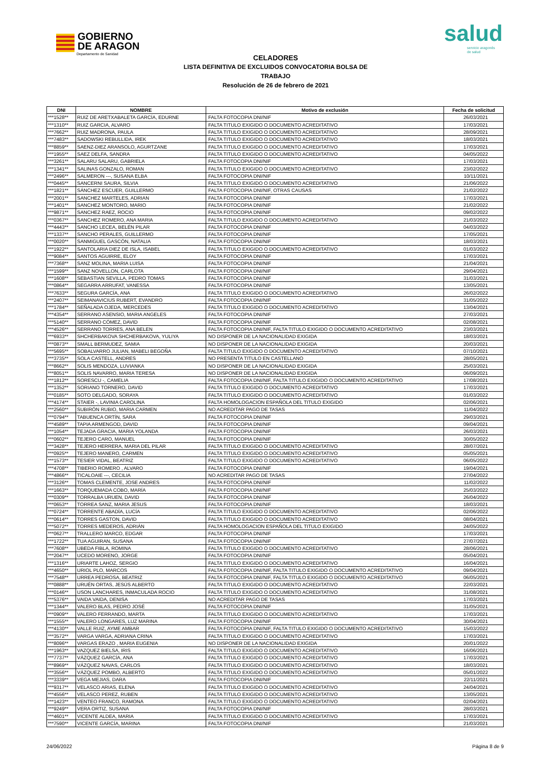GOBIERNO
DE ARAGON
Departamento de Sanidad
salud
servicio aragonés
de salud
CELADORES
LISTA DEFINITIVA DE EXCLUIDOS CONVOCATORIA BOLSA DE TRABAJO
Resolución de 26 de febrero de 2021
| DNI | NOMBRE | Motivo de exclusión | Fecha de solicitud |
| --- | --- | --- | --- |
| ***1528** | RUIZ DE ARETXABALETA GARCÍA, EDURNE | FALTA FOTOCOPIA DNI/NIF | 26/03/2021 |
| ***1310** | RUIZ GARCIA, ALVARO | FALTA TITULO EXIGIDO O DOCUMENTO ACREDITATIVO | 17/03/2021 |
| ***7662** | RUIZ MADRONA, PAULA | FALTA TITULO EXIGIDO O DOCUMENTO ACREDITATIVO | 28/09/2021 |
| ***7483** | SADOWSKI REBULLIDA, IREK | FALTA TITULO EXIGIDO O DOCUMENTO ACREDITATIVO | 18/03/2021 |
| ***8859** | SAENZ-DIEZ ARANSOLO, AGURTZANE | FALTA TITULO EXIGIDO O DOCUMENTO ACREDITATIVO | 17/03/2021 |
| ***1955** | SAEZ DELFA, SANDRA | FALTA TITULO EXIGIDO O DOCUMENTO ACREDITATIVO | 04/05/2022 |
| ***3261** | SALARU SALARU, GABRIELA | FALTA FOTOCOPIA DNI/NIF | 17/03/2021 |
| ***1341** | SALINAS GONZALO, ROMAN | FALTA TITULO EXIGIDO O DOCUMENTO ACREDITATIVO | 23/02/2022 |
| ***2496** | SALMERON ---, SUSANA ELBA | FALTA FOTOCOPIA DNI/NIF | 10/11/2021 |
| ***0445** | SANCERNI SAURA, SILVIA | FALTA TITULO EXIGIDO O DOCUMENTO ACREDITATIVO | 21/06/2022 |
| ***1821** | SÁNCHEZ ESCUER, GUILLERMO | FALTA FOTOCOPIA DNI/NIF, OTRAS CAUSAS | 21/02/2022 |
| ***2001** | SANCHEZ MARTELES, ADRIAN | FALTA FOTOCOPIA DNI/NIF | 17/03/2021 |
| ***1401** | SANCHEZ MONTORO, MARIO | FALTA FOTOCOPIA DNI/NIF | 21/02/2022 |
| ***9871** | SANCHEZ RAEZ, ROCIO | FALTA FOTOCOPIA DNI/NIF | 09/02/2022 |
| ***0367** | SANCHEZ ROMERO, ANA MARIA | FALTA TITULO EXIGIDO O DOCUMENTO ACREDITATIVO | 21/03/2022 |
| ***4443** | SANCHO LECEA, BELÉN PILAR | FALTA FOTOCOPIA DNI/NIF | 04/03/2022 |
| ***1337** | SANCHO PERALES, GUILLERMO | FALTA FOTOCOPIA DNI/NIF | 17/05/2021 |
| ***0020** | SANMIGUEL GASCÓN, NATALIA | FALTA FOTOCOPIA DNI/NIF | 18/03/2021 |
| ***1922** | SANTOLARIA DIEZ DE ISLA, ISABEL | FALTA TITULO EXIGIDO O DOCUMENTO ACREDITATIVO | 01/03/2022 |
| ***9084** | SANTOS AGUIRRE, ELOY | FALTA FOTOCOPIA DNI/NIF | 17/03/2021 |
| ***7368** | SANZ MOLINA, MARIA LUISA | FALTA FOTOCOPIA DNI/NIF | 21/04/2021 |
| ***1599** | SANZ NOVELLON, CARLOTA | FALTA FOTOCOPIA DNI/NIF | 29/04/2021 |
| ***1608** | SEBASTIAN SEVILLA, PEDRO TOMAS | FALTA FOTOCOPIA DNI/NIF | 31/03/2021 |
| ***0864** | SEGARRA ARRUFAT, VANESSA | FALTA FOTOCOPIA DNI/NIF | 13/05/2021 |
| ***7633** | SEGURA GARCÍA, ANA | FALTA TITULO EXIGIDO O DOCUMENTO ACREDITATIVO | 26/02/2022 |
| ***2407** | SEIMANAVICIUS RUBERT, EVANDRO | FALTA FOTOCOPIA DNI/NIF | 31/05/2022 |
| ***1784** | SEÑALADA OJEDA, MERCEDES | FALTA TITULO EXIGIDO O DOCUMENTO ACREDITATIVO | 13/04/2021 |
| ***4354** | SERRANO ASENSIO, MARIA ANGELES | FALTA FOTOCOPIA DNI/NIF | 27/03/2021 |
| ***5140** | SERRANO CÓMEZ, DAVID | FALTA FOTOCOPIA DNI/NIF | 02/08/2021 |
| ***4526** | SERRANO TORRES, ANA BELEN | FALTA FOTOCOPIA DNI/NIF, FALTA TITULO EXIGIDO O DOCUMENTO ACREDITATIVO | 23/03/2021 |
| ***6933** | SHCHERBAKOVA SHCHERBAKOVA, YULIYA | NO DISPONER DE LA NACIONALIDAD EXIGIDA | 18/03/2021 |
| ***0873** | SMALL BERMUDEZ, SAMIA | NO DISPONER DE LA NACIONALIDAD EXIGIDA | 20/03/2021 |
| ***5695** | SOBALVARRO JULIAN, MABELI BEGOÑA | FALTA TITULO EXIGIDO O DOCUMENTO ACREDITATIVO | 07/10/2021 |
| ***3735** | SOLA CASTELL, ANDRES | NO PRESENTA TITULO EN CASTELLANO | 28/05/2021 |
| ***8662** | SOLIS MENDOZA, LUVIANKA | NO DISPONER DE LA NACIONALIDAD EXIGIDA | 25/03/2021 |
| ***8051** | SOLIS NAVARRO, MARIA TERESA | NO DISPONER DE LA NACIONALIDAD EXIGIDA | 06/09/2021 |
| ***1812** | SORESCU -, CAMELIA | FALTA FOTOCOPIA DNI/NIF, FALTA TITULO EXIGIDO O DOCUMENTO ACREDITATIVO | 17/08/2021 |
| ***1352** | SORIANO TORNERO, DAVID | FALTA TITULO EXIGIDO O DOCUMENTO ACREDITATIVO | 17/03/2021 |
| ***0185** | SOTO DELGADO, SORAYA | FALTA TITULO EXIGIDO O DOCUMENTO ACREDITATIVO | 01/03/2022 |
| ***4174** | STAIER -, LAVINIA CAROLINA | FALTA HOMOLOGACION ESPAÑOLA DEL TITULO EXIGIDO | 02/06/2021 |
| ***2560** | SUBIRÓN RUBIO, MARIA CARMEN | NO ACREDITAR PAGO DE TASAS | 11/04/2022 |
| ***0794** | TABUENCA ORTÍN, SARA | FALTA FOTOCOPIA DNI/NIF | 29/03/2021 |
| ***4589** | TAPIA ARMENGOD, DAVID | FALTA FOTOCOPIA DNI/NIF | 09/04/2021 |
| ***1054** | TEJADA GRACIA, MARIA YOLANDA | FALTA FOTOCOPIA DNI/NIF | 26/03/2021 |
| ***0602** | TEJERO CARO, MANUEL | FALTA FOTOCOPIA DNI/NIF | 30/05/2022 |
| ***3428** | TEJERO HERRERA, MARIA DEL PILAR | FALTA TITULO EXIGIDO O DOCUMENTO ACREDITATIVO | 28/07/2021 |
| ***0925** | TEJERO MANERO, CARMEN | FALTA TITULO EXIGIDO O DOCUMENTO ACREDITATIVO | 05/05/2021 |
| ***1573** | TESIER VIDAL, BEATRIZ | FALTA TITULO EXIGIDO O DOCUMENTO ACREDITATIVO | 06/05/2022 |
| ***4708** | TIBERIO ROMERO , ALVARO | FALTA FOTOCOPIA DNI/NIF | 19/04/2021 |
| ***4866** | TICALOAIE ---, CECILIA | NO ACREDITAR PAGO DE TASAS | 27/04/2022 |
| ***3126** | TOMAS CLEMENTE, JOSE ANDRES | FALTA FOTOCOPIA DNI/NIF | 11/02/2022 |
| ***1663** | TORQUEMADA COBO, MARÍA | FALTA FOTOCOPIA DNI/NIF | 25/03/2022 |
| ***0309** | TORRALBA URUEN, DAVID | FALTA FOTOCOPIA DNI/NIF | 26/04/2022 |
| ***0653** | TORREA SANZ, MARIA JESUS | FALTA FOTOCOPIA DNI/NIF | 18/03/2021 |
| ***0724** | TORRENTE ABADÍA, LUCÍA | FALTA TITULO EXIGIDO O DOCUMENTO ACREDITATIVO | 02/06/2022 |
| ***0614** | TORRES GASTON, DAVID | FALTA TITULO EXIGIDO O DOCUMENTO ACREDITATIVO | 08/04/2021 |
| ***5072** | TORRES MEDEROS, ADRIÁN | FALTA HOMOLOGACION ESPAÑOLA DEL TITULO EXIGIDO | 24/05/2022 |
| ***0627** | TRALLERO MARCO, EDGAR | FALTA FOTOCOPIA DNI/NIF | 17/03/2021 |
| ***1722** | TUA AGUIRAN, SUSANA | FALTA FOTOCOPIA DNI/NIF | 27/07/2021 |
| ***7608** | UBEDA FIBLA, ROMINA | FALTA TITULO EXIGIDO O DOCUMENTO ACREDITATIVO | 28/06/2021 |
| ***2047** | UCEDO MORENO, JORGE | FALTA FOTOCOPIA DNI/NIF | 05/04/2021 |
| ***1316** | URIARTE LAHOZ, SERGIO | FALTA TITULO EXIGIDO O DOCUMENTO ACREDITATIVO | 16/04/2021 |
| ***4650** | URIOL PLO, MARCOS | FALTA FOTOCOPIA DNI/NIF, FALTA TITULO EXIGIDO O DOCUMENTO ACREDITATIVO | 09/04/2021 |
| ***7548** | URREA PEDROSA, BEATRIZ | FALTA FOTOCOPIA DNI/NIF, FALTA TITULO EXIGIDO O DOCUMENTO ACREDITATIVO | 06/05/2021 |
| ***0888** | URUÉN ORTAS, JESÚS ALBERTO | FALTA TITULO EXIGIDO O DOCUMENTO ACREDITATIVO | 22/03/2021 |
| ***0146** | USON LANCHARES, INMACULADA ROCIO | FALTA TITULO EXIGIDO O DOCUMENTO ACREDITATIVO | 31/08/2021 |
| ***5376** | VAIDA VAIDA, DENISA | NO ACREDITAR PAGO DE TASAS | 17/03/2021 |
| ***1344** | VALERO BLAS, PEDRO JOSÉ | FALTA FOTOCOPIA DNI/NIF | 31/05/2021 |
| ***0909** | VALERO FERRANDO, MARTA | FALTA TITULO EXIGIDO O DOCUMENTO ACREDITATIVO | 17/03/2021 |
| ***1555** | VALERO LONGARES, LUZ MARINA | FALTA FOTOCOPIA DNI/NIF | 30/04/2021 |
| ***4130** | VALLE RUIZ, AYME AMBAR | FALTA FOTOCOPIA DNI/NIF, FALTA TITULO EXIGIDO O DOCUMENTO ACREDITATIVO | 15/03/2022 |
| ***3572** | VARGA VARGA, ADRIANA CRINA | FALTA TITULO EXIGIDO O DOCUMENTO ACREDITATIVO | 17/03/2021 |
| ***8096** | VARGAS ERAZO , MARIA EUGENIA | NO DISPONER DE LA NACIONALIDAD EXIGIDA | 20/01/2022 |
| ***1963** | VAZQUEZ BIELSA, IRIS | FALTA TITULO EXIGIDO O DOCUMENTO ACREDITATIVO | 16/06/2021 |
| ***7737** | VÁZQUEZ GARCÍA, ANA | FALTA TITULO EXIGIDO O DOCUMENTO ACREDITATIVO | 17/03/2021 |
| ***8969** | VÁZQUEZ NAVAS, CARLOS | FALTA TITULO EXIGIDO O DOCUMENTO ACREDITATIVO | 18/03/2021 |
| ***3556** | VÁZQUEZ POMBO, ALBERTO | FALTA TITULO EXIGIDO O DOCUMENTO ACREDITATIVO | 05/01/2022 |
| ***3339** | VEGA MEJIAS, DARA | FALTA FOTOCOPIA DNI/NIF | 22/11/2021 |
| ***9317** | VELASCO ARIAS, ELENA | FALTA TITULO EXIGIDO O DOCUMENTO ACREDITATIVO | 24/04/2021 |
| ***4556** | VELASCO PEREZ, RUBEN | FALTA TITULO EXIGIDO O DOCUMENTO ACREDITATIVO | 13/05/2021 |
| ***1423** | VENTEO FRANCO, RAMONA | FALTA TITULO EXIGIDO O DOCUMENTO ACREDITATIVO | 02/04/2021 |
| ***9249** | VERA ORTIZ, SUSANA | FALTA FOTOCOPIA DNI/NIF | 28/03/2021 |
| ***4601** | VICENTE ALDEA, MARIA | FALTA TITULO EXIGIDO O DOCUMENTO ACREDITATIVO | 17/03/2021 |
| ***7590** | VICENTE GARCÍA, MARINA | FALTA FOTOCOPIA DNI/NIF | 21/03/2021 |
24/06/2022 Página 8 de 9